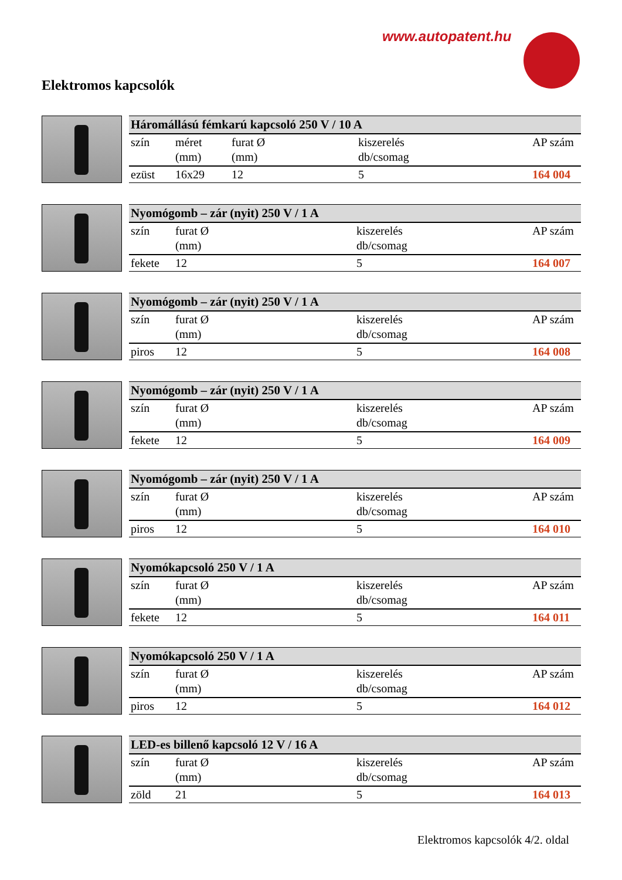www.autopatent.hu
Elektromos kapcsolók
| Háromállású fémkarú kapcsoló 250 V / 10 A | | | | |
| --- | --- | --- | --- | --- |
| szín | méret (mm) | furat Ø (mm) | kiszerelés db/csomag | AP szám |
| ezüst | 16x29 | 12 | 5 | 164 004 |
| Nyomógomb – zár (nyit) 250 V / 1 A | | | |
| --- | --- | --- | --- |
| szín | furat Ø (mm) | kiszerelés db/csomag | AP szám |
| fekete | 12 | 5 | 164 007 |
| Nyomógomb – zár (nyit) 250 V / 1 A | | | |
| --- | --- | --- | --- |
| szín | furat Ø (mm) | kiszerelés db/csomag | AP szám |
| piros | 12 | 5 | 164 008 |
| Nyomógomb – zár (nyit) 250 V / 1 A | | | |
| --- | --- | --- | --- |
| szín | furat Ø (mm) | kiszerelés db/csomag | AP szám |
| fekete | 12 | 5 | 164 009 |
| Nyomógomb – zár (nyit) 250 V / 1 A | | | |
| --- | --- | --- | --- |
| szín | furat Ø (mm) | kiszerelés db/csomag | AP szám |
| piros | 12 | 5 | 164 010 |
| Nyomókapcsoló 250 V / 1 A | | | |
| --- | --- | --- | --- |
| szín | furat Ø (mm) | kiszerelés db/csomag | AP szám |
| fekete | 12 | 5 | 164 011 |
| Nyomókapcsoló 250 V / 1 A | | | |
| --- | --- | --- | --- |
| szín | furat Ø (mm) | kiszerelés db/csomag | AP szám |
| piros | 12 | 5 | 164 012 |
| LED-es billenő kapcsoló 12 V / 16 A | | | |
| --- | --- | --- | --- |
| szín | furat Ø (mm) | kiszerelés db/csomag | AP szám |
| zöld | 21 | 5 | 164 013 |
Elektromos kapcsolók 4/2. oldal